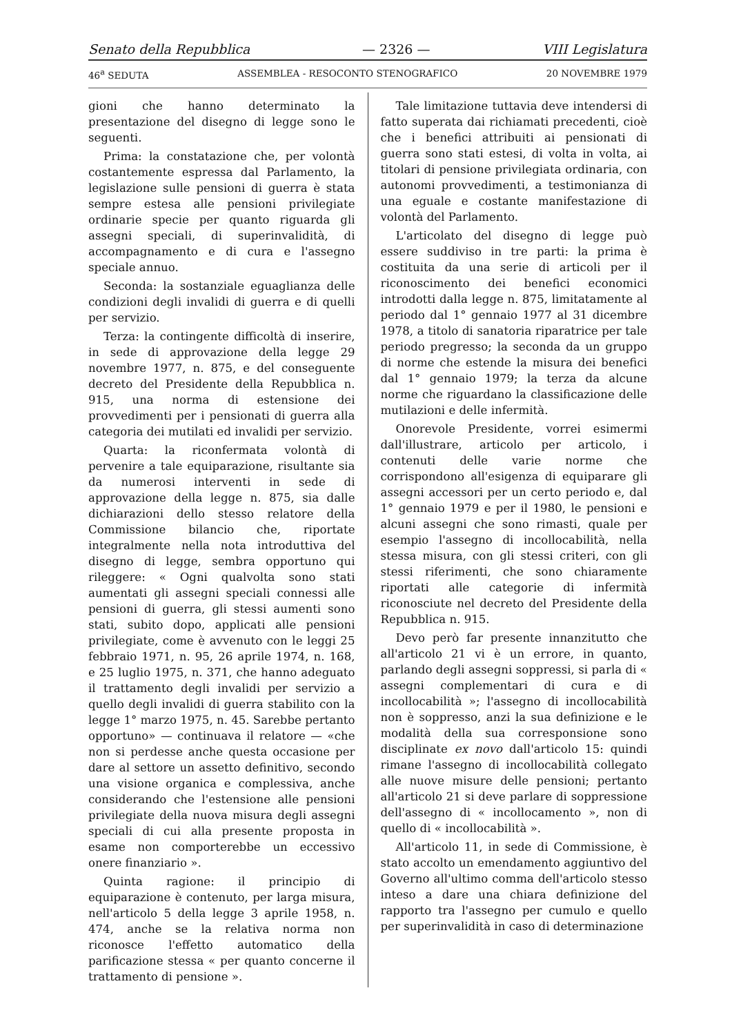Senato della Repubblica — 2326 — VIII Legislatura
46<sup>a</sup> SEDUTA ASSEMBLEA - RESOCONTO STENOGRAFICO 20 NOVEMBRE 1979
gioni che hanno determinato la presentazione del disegno di legge sono le seguenti.
Prima: la constatazione che, per volontà costantemente espressa dal Parlamento, la legislazione sulle pensioni di guerra è stata sempre estesa alle pensioni privilegiate ordinarie specie per quanto riguarda gli assegni speciali, di superinvalidità, di accompagnamento e di cura e l'assegno speciale annuo.
Seconda: la sostanziale eguaglianza delle condizioni degli invalidi di guerra e di quelli per servizio.
Terza: la contingente difficoltà di inserire, in sede di approvazione della legge 29 novembre 1977, n. 875, e del conseguente decreto del Presidente della Repubblica n. 915, una norma di estensione dei provvedimenti per i pensionati di guerra alla categoria dei mutilati ed invalidi per servizio.
Quarta: la riconfermata volontà di pervenire a tale equiparazione, risultante sia da numerosi interventi in sede di approvazione della legge n. 875, sia dalle dichiarazioni dello stesso relatore della Commissione bilancio che, riportate integralmente nella nota introduttiva del disegno di legge, sembra opportuno qui rileggere: « Ogni qualvolta sono stati aumentati gli assegni speciali connessi alle pensioni di guerra, gli stessi aumenti sono stati, subito dopo, applicati alle pensioni privilegiate, come è avvenuto con le leggi 25 febbraio 1971, n. 95, 26 aprile 1974, n. 168, e 25 luglio 1975, n. 371, che hanno adeguato il trattamento degli invalidi per servizio a quello degli invalidi di guerra stabilito con la legge 1° marzo 1975, n. 45. Sarebbe pertanto opportuno» — continuava il relatore — «che non si perdesse anche questa occasione per dare al settore un assetto definitivo, secondo una visione organica e complessiva, anche considerando che l'estensione alle pensioni privilegiate della nuova misura degli assegni speciali di cui alla presente proposta in esame non comporterebbe un eccessivo onere finanziario ».
Quinta ragione: il principio di equiparazione è contenuto, per larga misura, nell'articolo 5 della legge 3 aprile 1958, n. 474, anche se la relativa norma non riconosce l'effetto automatico della parificazione stessa « per quanto concerne il trattamento di pensione ».
Tale limitazione tuttavia deve intendersi di fatto superata dai richiamati precedenti, cioè che i benefici attribuiti ai pensionati di guerra sono stati estesi, di volta in volta, ai titolari di pensione privilegiata ordinaria, con autonomi provvedimenti, a testimonianza di una eguale e costante manifestazione di volontà del Parlamento.
L'articolato del disegno di legge può essere suddiviso in tre parti: la prima è costituita da una serie di articoli per il riconoscimento dei benefici economici introdotti dalla legge n. 875, limitatamente al periodo dal 1° gennaio 1977 al 31 dicembre 1978, a titolo di sanatoria riparatrice per tale periodo pregresso; la seconda da un gruppo di norme che estende la misura dei benefici dal 1° gennaio 1979; la terza da alcune norme che riguardano la classificazione delle mutilazioni e delle infermità.
Onorevole Presidente, vorrei esimermi dall'illustrare, articolo per articolo, i contenuti delle varie norme che corrispondono all'esigenza di equiparare gli assegni accessori per un certo periodo e, dal 1° gennaio 1979 e per il 1980, le pensioni e alcuni assegni che sono rimasti, quale per esempio l'assegno di incollocabilità, nella stessa misura, con gli stessi criteri, con gli stessi riferimenti, che sono chiaramente riportati alle categorie di infermità riconosciute nel decreto del Presidente della Repubblica n. 915.
Devo però far presente innanzitutto che all'articolo 21 vi è un errore, in quanto, parlando degli assegni soppressi, si parla di « assegni complementari di cura e di incollocabilità »; l'assegno di incollocabilità non è soppresso, anzi la sua definizione e le modalità della sua corresponsione sono disciplinate ex novo dall'articolo 15: quindi rimane l'assegno di incollocabilità collegato alle nuove misure delle pensioni; pertanto all'articolo 21 si deve parlare di soppressione dell'assegno di « incollocamento », non di quello di « incollocabilità ».
All'articolo 11, in sede di Commissione, è stato accolto un emendamento aggiuntivo del Governo all'ultimo comma dell'articolo stesso inteso a dare una chiara definizione del rapporto tra l'assegno per cumulo e quello per superinvalidità in caso di determinazione